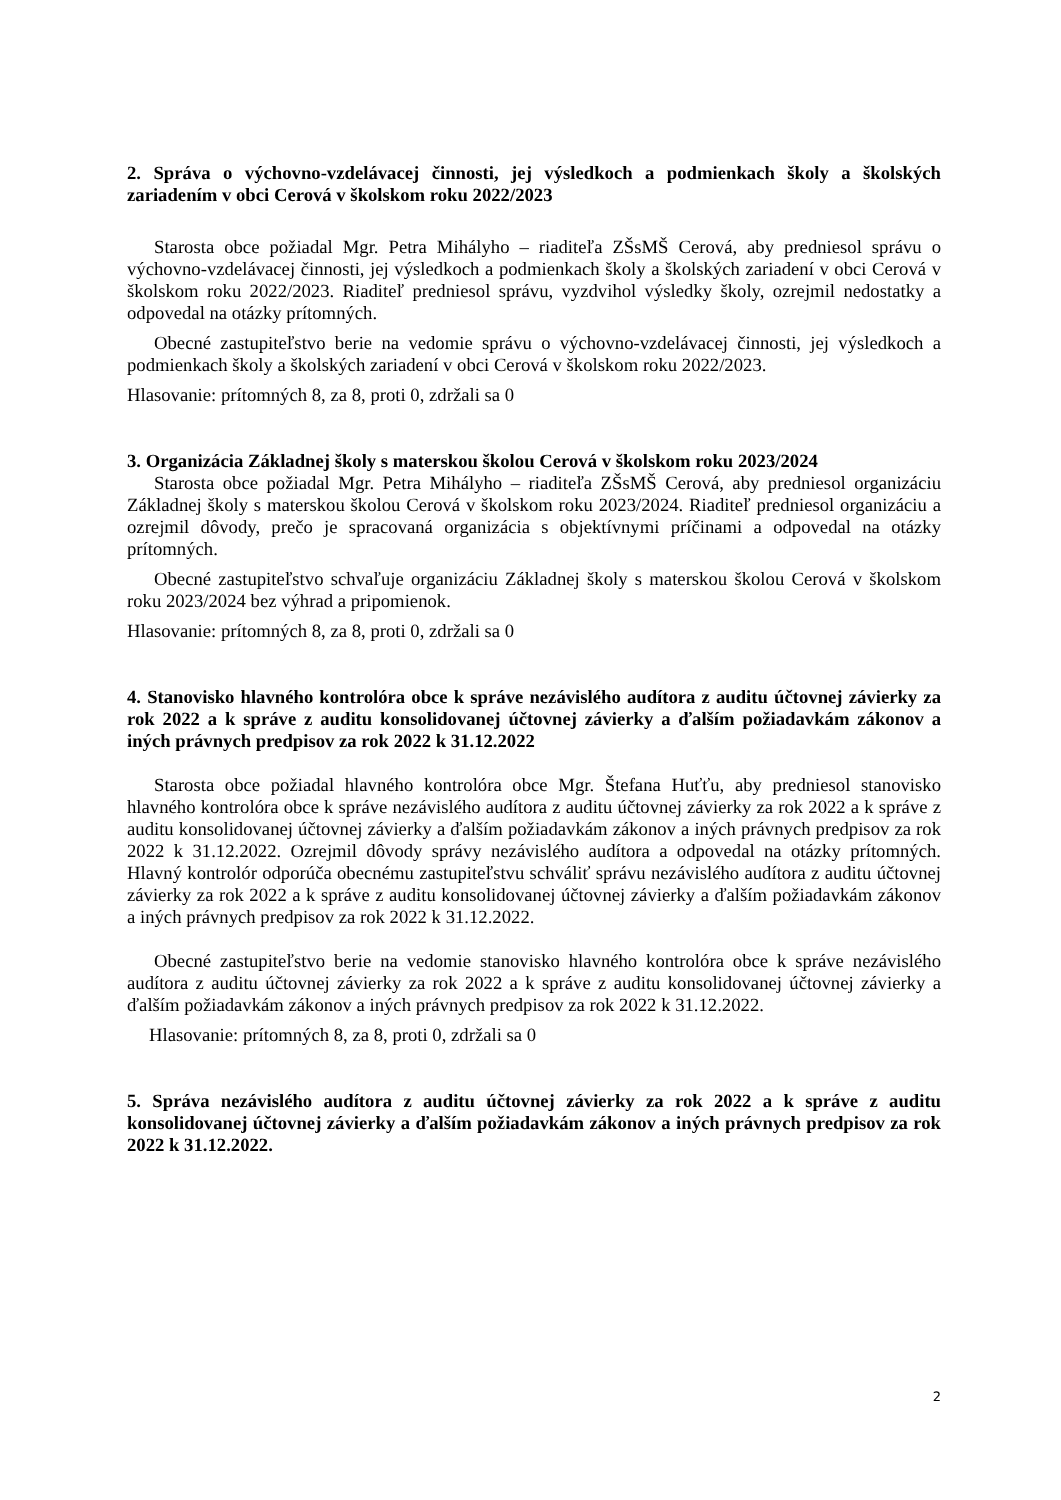2. Správa o výchovno-vzdelávacej činnosti, jej výsledkoch a podmienkach školy a školských zariadením v obci Cerová v školskom roku 2022/2023
Starosta obce požiadal Mgr. Petra Mihályho – riaditeľa ZŠsMŠ Cerová, aby predniesol správu o výchovno-vzdelávacej činnosti, jej výsledkoch a podmienkach školy a školských zariadení v obci Cerová v školskom roku 2022/2023. Riaditeľ predniesol správu, vyzdvihol výsledky školy, ozrejmil nedostatky a odpovedal na otázky prítomných.
Obecné zastupiteľstvo berie na vedomie správu o výchovno-vzdelávacej činnosti, jej výsledkoch a podmienkach školy a školských zariadení v obci Cerová v školskom roku 2022/2023.
Hlasovanie: prítomných 8, za 8, proti 0, zdržali sa 0
3. Organizácia Základnej školy s materskou školou Cerová v školskom roku 2023/2024
Starosta obce požiadal Mgr. Petra Mihályho – riaditeľa ZŠsMŠ Cerová, aby predniesol organizáciu Základnej školy s materskou školou Cerová v školskom roku 2023/2024. Riaditeľ predniesol organizáciu a ozrejmil dôvody, prečo je spracovaná organizácia s objektívnymi príčinami a odpovedal na otázky prítomných.
Obecné zastupiteľstvo schvaľuje organizáciu Základnej školy s materskou školou Cerová v školskom roku 2023/2024 bez výhrad a pripomienok.
Hlasovanie: prítomných 8, za 8, proti 0, zdržali sa 0
4. Stanovisko hlavného kontrolóra obce k správe nezávislého audítora z auditu účtovnej závierky za rok 2022 a k správe z auditu konsolidovanej účtovnej závierky a ďalším požiadavkám zákonov a iných právnych predpisov za rok 2022 k 31.12.2022
Starosta obce požiadal hlavného kontrolóra obce Mgr. Štefana Huťťu, aby predniesol stanovisko hlavného kontrolóra obce k správe nezávislého audítora z auditu účtovnej závierky za rok 2022 a k správe z auditu konsolidovanej účtovnej závierky a ďalším požiadavkám zákonov a iných právnych predpisov za rok 2022 k 31.12.2022. Ozrejmil dôvody správy nezávislého audítora a odpovedal na otázky prítomných. Hlavný kontrolór odporúča obecnému zastupiteľstvu schváliť správu nezávislého audítora z auditu účtovnej závierky za rok 2022 a k správe z auditu konsolidovanej účtovnej závierky a ďalším požiadavkám zákonov a iných právnych predpisov za rok 2022 k 31.12.2022.
Obecné zastupiteľstvo berie na vedomie stanovisko hlavného kontrolóra obce k správe nezávislého audítora z auditu účtovnej závierky za rok 2022 a k správe z auditu konsolidovanej účtovnej závierky a ďalším požiadavkám zákonov a iných právnych predpisov za rok 2022 k 31.12.2022.
Hlasovanie: prítomných 8, za 8, proti 0, zdržali sa 0
5. Správa nezávislého audítora z auditu účtovnej závierky za rok 2022 a k správe z auditu konsolidovanej účtovnej závierky a ďalším požiadavkám zákonov a iných právnych predpisov za rok 2022 k 31.12.2022.
2